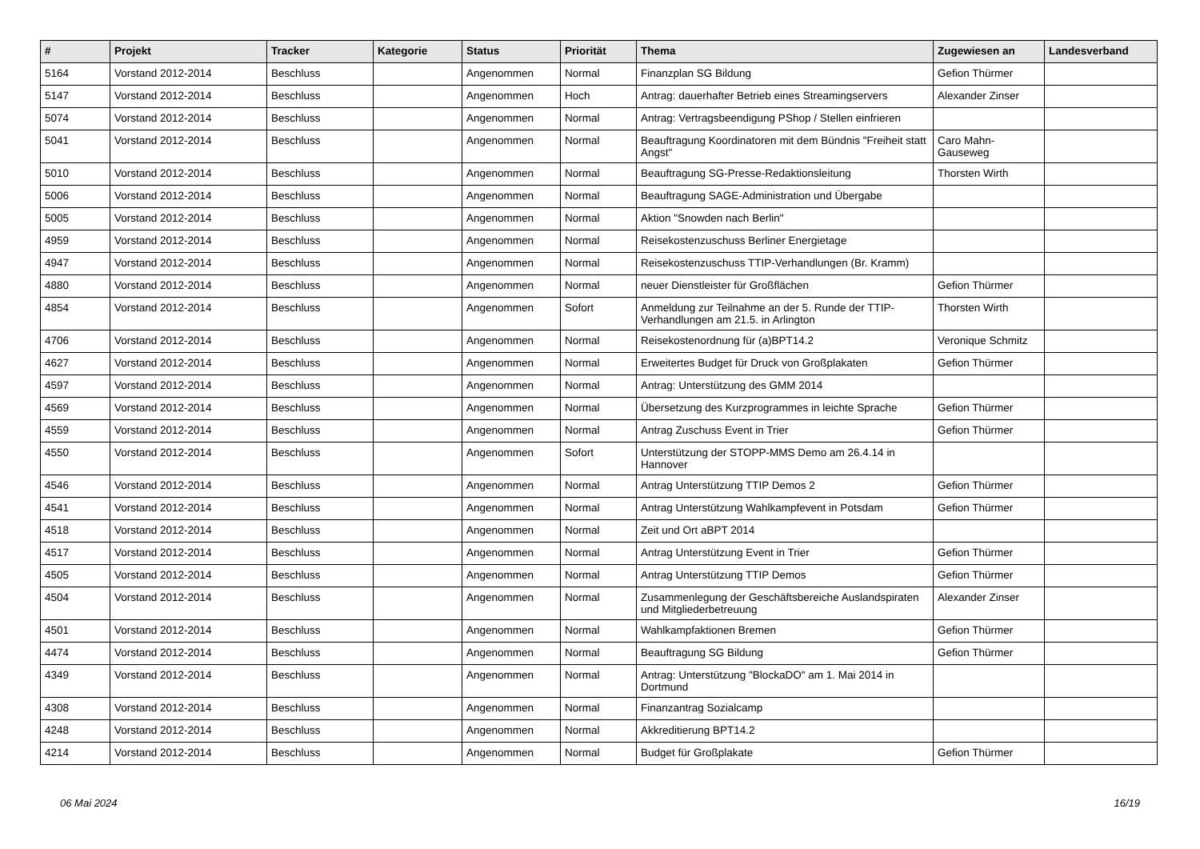| # | Projekt | Tracker | Kategorie | Status | Priorität | Thema | Zugewiesen an | Landesverband |
| --- | --- | --- | --- | --- | --- | --- | --- | --- |
| 5164 | Vorstand 2012-2014 | Beschluss | | Angenommen | Normal | Finanzplan SG Bildung | Gefion Thürmer | |
| 5147 | Vorstand 2012-2014 | Beschluss | | Angenommen | Hoch | Antrag: dauerhafter Betrieb eines Streamingservers | Alexander Zinser | |
| 5074 | Vorstand 2012-2014 | Beschluss | | Angenommen | Normal | Antrag: Vertragsbeendigung PShop / Stellen einfrieren | | |
| 5041 | Vorstand 2012-2014 | Beschluss | | Angenommen | Normal | Beauftragung Koordinatoren mit dem Bündnis "Freiheit statt Angst" | Caro Mahn-Gauseweg | |
| 5010 | Vorstand 2012-2014 | Beschluss | | Angenommen | Normal | Beauftragung SG-Presse-Redaktionsleitung | Thorsten Wirth | |
| 5006 | Vorstand 2012-2014 | Beschluss | | Angenommen | Normal | Beauftragung SAGE-Administration und Übergabe | | |
| 5005 | Vorstand 2012-2014 | Beschluss | | Angenommen | Normal | Aktion "Snowden nach Berlin" | | |
| 4959 | Vorstand 2012-2014 | Beschluss | | Angenommen | Normal | Reisekostenzuschuss Berliner Energietage | | |
| 4947 | Vorstand 2012-2014 | Beschluss | | Angenommen | Normal | Reisekostenzuschuss TTIP-Verhandlungen (Br. Kramm) | | |
| 4880 | Vorstand 2012-2014 | Beschluss | | Angenommen | Normal | neuer Dienstleister für Großflächen | Gefion Thürmer | |
| 4854 | Vorstand 2012-2014 | Beschluss | | Angenommen | Sofort | Anmeldung zur Teilnahme an der 5. Runde der TTIP-Verhandlungen am 21.5. in Arlington | Thorsten Wirth | |
| 4706 | Vorstand 2012-2014 | Beschluss | | Angenommen | Normal | Reisekostenordnung für (a)BPT14.2 | Veronique Schmitz | |
| 4627 | Vorstand 2012-2014 | Beschluss | | Angenommen | Normal | Erweitertes Budget für Druck von Großplakaten | Gefion Thürmer | |
| 4597 | Vorstand 2012-2014 | Beschluss | | Angenommen | Normal | Antrag: Unterstützung des GMM 2014 | | |
| 4569 | Vorstand 2012-2014 | Beschluss | | Angenommen | Normal | Übersetzung des Kurzprogrammes in leichte Sprache | Gefion Thürmer | |
| 4559 | Vorstand 2012-2014 | Beschluss | | Angenommen | Normal | Antrag Zuschuss Event in Trier | Gefion Thürmer | |
| 4550 | Vorstand 2012-2014 | Beschluss | | Angenommen | Sofort | Unterstützung der STOPP-MMS Demo am 26.4.14 in Hannover | | |
| 4546 | Vorstand 2012-2014 | Beschluss | | Angenommen | Normal | Antrag Unterstützung TTIP Demos 2 | Gefion Thürmer | |
| 4541 | Vorstand 2012-2014 | Beschluss | | Angenommen | Normal | Antrag Unterstützung Wahlkampfevent in Potsdam | Gefion Thürmer | |
| 4518 | Vorstand 2012-2014 | Beschluss | | Angenommen | Normal | Zeit und Ort aBPT 2014 | | |
| 4517 | Vorstand 2012-2014 | Beschluss | | Angenommen | Normal | Antrag Unterstützung Event in Trier | Gefion Thürmer | |
| 4505 | Vorstand 2012-2014 | Beschluss | | Angenommen | Normal | Antrag Unterstützung TTIP Demos | Gefion Thürmer | |
| 4504 | Vorstand 2012-2014 | Beschluss | | Angenommen | Normal | Zusammenlegung der Geschäftsbereiche Auslandspiraten und Mitgliederbetreuung | Alexander Zinser | |
| 4501 | Vorstand 2012-2014 | Beschluss | | Angenommen | Normal | Wahlkampfaktionen Bremen | Gefion Thürmer | |
| 4474 | Vorstand 2012-2014 | Beschluss | | Angenommen | Normal | Beauftragung SG Bildung | Gefion Thürmer | |
| 4349 | Vorstand 2012-2014 | Beschluss | | Angenommen | Normal | Antrag: Unterstützung "BlockaDO" am 1. Mai 2014 in Dortmund | | |
| 4308 | Vorstand 2012-2014 | Beschluss | | Angenommen | Normal | Finanzantrag Sozialcamp | | |
| 4248 | Vorstand 2012-2014 | Beschluss | | Angenommen | Normal | Akkreditierung BPT14.2 | | |
| 4214 | Vorstand 2012-2014 | Beschluss | | Angenommen | Normal | Budget für Großplakate | Gefion Thürmer | |
06 Mai 2024 16/19